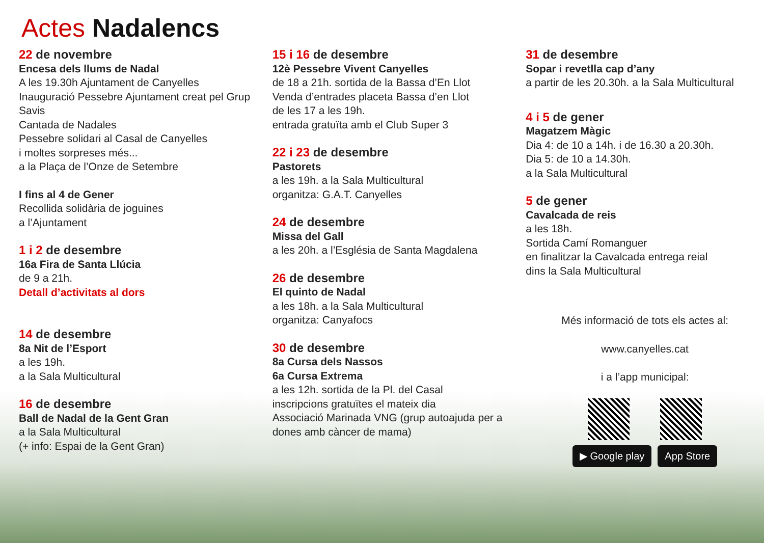Actes Nadalencs
22 de novembre
Encesa dels llums de Nadal
A les 19.30h Ajuntament de Canyelles
Inauguració Pessebre Ajuntament creat pel Grup Savis
Cantada de Nadales
Pessebre solidari al Casal de Canyelles
i moltes sorpreses més...
a la Plaça de l’Onze de Setembre
I fins al 4 de Gener
Recollida solidària de joguines
a l’Ajuntament
1 i 2 de desembre
16a Fira de Santa Llúcia
de 9 a 21h.
Detall d’activitats al dors
14 de desembre
8a Nit de l’Esport
a les 19h.
a la Sala Multicultural
16 de desembre
Ball de Nadal de la Gent Gran
a la Sala Multicultural
(+ info: Espai de la Gent Gran)
15 i 16 de desembre
12è Pessebre Vivent Canyelles
de 18 a 21h. sortida de la Bassa d’En Llot
Venda d’entrades placeta Bassa d’en Llot
de les 17 a les 19h.
entrada gratuïta amb el Club Super 3
22 i 23 de desembre
Pastorets
a les 19h. a la Sala Multicultural
organitza: G.A.T. Canyelles
24 de desembre
Missa del Gall
a les 20h. a l’Església de Santa Magdalena
26 de desembre
El quinto de Nadal
a les 18h. a la Sala Multicultural
organitza: Canyafocs
30 de desembre
8a Cursa dels Nassos
6a Cursa Extrema
a les 12h. sortida de la Pl. del Casal
inscripcions gratuïtes el mateix dia
Associació Marinada VNG (grup autoajuda per a dones amb càncer de mama)
31 de desembre
Sopar i revetlla cap d’any
a partir de les 20.30h. a la Sala Multicultural
4 i 5 de gener
Magatzem Màgic
Dia 4: de 10 a 14h. i de 16.30 a 20.30h.
Dia 5: de 10 a 14.30h.
a la Sala Multicultural
5 de gener
Cavalcada de reis
a les 18h.
Sortida Camí Romanguer
en finalitzar la Cavalcada entrega reial
dins la Sala Multicultural
Més informació de tots els actes al:
www.canyelles.cat
i a l’app municipal:
▶ Google play App Store